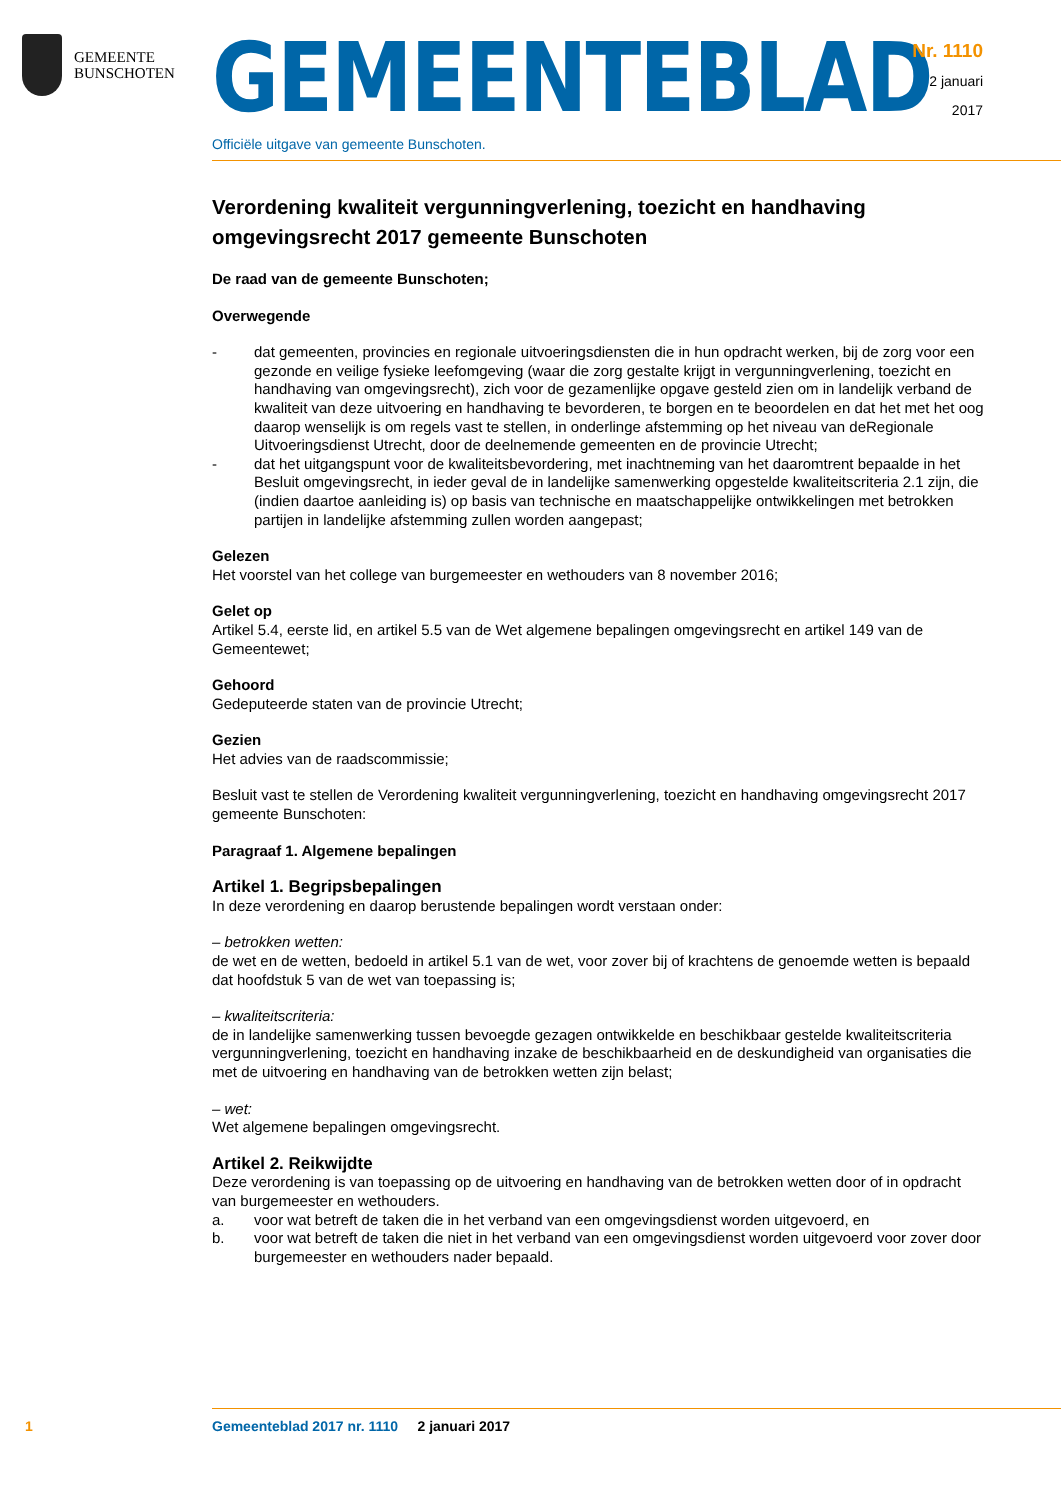GEMEENTE
BUNSCHOTEN
GEMEENTEBLAD
Officiële uitgave van gemeente Bunschoten.
Nr. 1110
2 januari
2017
Verordening kwaliteit vergunningverlening, toezicht en handhaving omgevingsrecht 2017 gemeente Bunschoten
De raad van de gemeente Bunschoten;
Overwegende
- dat gemeenten, provincies en regionale uitvoeringsdiensten die in hun opdracht werken, bij de zorg voor een gezonde en veilige fysieke leefomgeving (waar die zorg gestalte krijgt in vergunningverlening, toezicht en handhaving van omgevingsrecht), zich voor de gezamenlijke opgave gesteld zien om in landelijk verband de kwaliteit van deze uitvoering en handhaving te bevorderen, te borgen en te beoordelen en dat het met het oog daarop wenselijk is om regels vast te stellen, in onderlinge afstemming op het niveau van deRegionale Uitvoeringsdienst Utrecht, door de deelnemende gemeenten en de provincie Utrecht;
- dat het uitgangspunt voor de kwaliteitsbevordering, met inachtneming van het daaromtrent bepaalde in het Besluit omgevingsrecht, in ieder geval de in landelijke samenwerking opgestelde kwaliteitscriteria 2.1 zijn, die (indien daartoe aanleiding is) op basis van technische en maatschappelijke ontwikkelingen met betrokken partijen in landelijke afstemming zullen worden aangepast;
Gelezen
Het voorstel van het college van burgemeester en wethouders van 8 november 2016;
Gelet op
Artikel 5.4, eerste lid, en artikel 5.5 van de Wet algemene bepalingen omgevingsrecht en artikel 149 van de Gemeentewet;
Gehoord
Gedeputeerde staten van de provincie Utrecht;
Gezien
Het advies van de raadscommissie;
Besluit vast te stellen de Verordening kwaliteit vergunningverlening, toezicht en handhaving omgevingsrecht 2017 gemeente Bunschoten:
Paragraaf 1. Algemene bepalingen
Artikel 1. Begripsbepalingen
In deze verordening en daarop berustende bepalingen wordt verstaan onder:
– betrokken wetten:
de wet en de wetten, bedoeld in artikel 5.1 van de wet, voor zover bij of krachtens de genoemde wetten is bepaald dat hoofdstuk 5 van de wet van toepassing is;
– kwaliteitscriteria:
de in landelijke samenwerking tussen bevoegde gezagen ontwikkelde en beschikbaar gestelde kwaliteitscriteria vergunningverlening, toezicht en handhaving inzake de beschikbaarheid en de deskundigheid van organisaties die met de uitvoering en handhaving van de betrokken wetten zijn belast;
– wet:
Wet algemene bepalingen omgevingsrecht.
Artikel 2. Reikwijdte
Deze verordening is van toepassing op de uitvoering en handhaving van de betrokken wetten door of in opdracht van burgemeester en wethouders.
a. voor wat betreft de taken die in het verband van een omgevingsdienst worden uitgevoerd, en
b. voor wat betreft de taken die niet in het verband van een omgevingsdienst worden uitgevoerd voor zover door burgemeester en wethouders nader bepaald.
1 Gemeenteblad 2017 nr. 1110 2 januari 2017